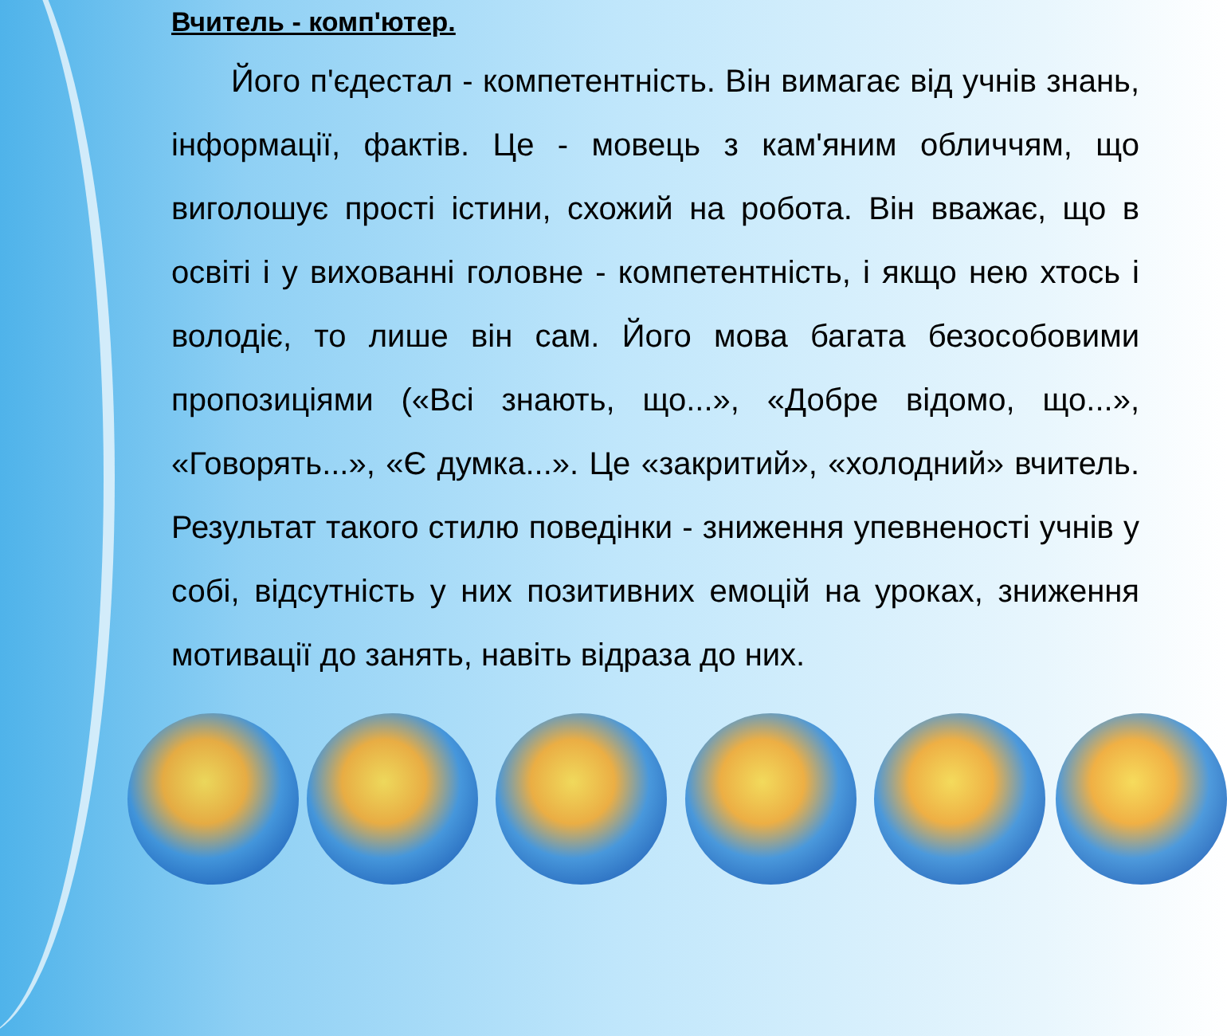Вчитель - комп'ютер.
Його п'єдестал - компетентність. Він вимагає від учнів знань, інформації, фактів. Це - мовець з кам'яним обличчям, що виголошує прості істини, схожий на робота. Він вважає, що в освіті і у вихованні головне - компетентність, і якщо нею хтось і володіє, то лише він сам. Його мова багата безособовими пропозиціями («Всі знають, що...», «Добре відомо, що...», «Говорять...», «Є думка...». Це «закритий», «холодний» вчитель. Результат такого стилю поведінки - зниження упевненості учнів у собі, відсутність у них позитивних емоцій на уроках, зниження мотивації до занять, навіть відраза до них.